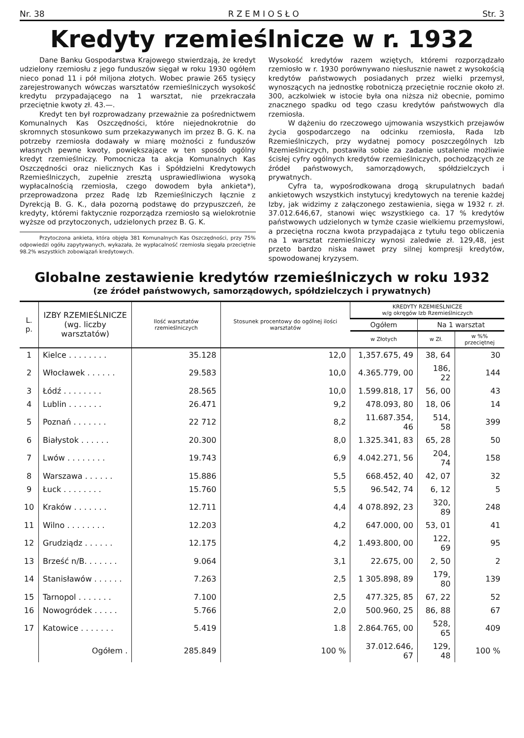Nr. 38 R Z E M I O S Ł O Str. 3
Kredyty rzemieślnicze w r. 1932
Dane Banku Gospodarstwa Krajowego stwierdzają, że kredyt udzielony rzemiosłu z jego funduszów sięgał w roku 1930 ogółem nieco ponad 11 i pół miljona złotych. Wobec prawie 265 tysięcy zarejestrowanych wówczas warsztatów rzemieślniczych wysokość kredytu przypadającego na 1 warsztat, nie przekraczała przeciętnie kwoty zł. 43.—.
Kredyt ten był rozprowadzany przeważnie za pośrednictwem Komunalnych Kas Oszczędności, które niejednokrotnie do skromnych stosunkowo sum przekazywanych im przez B. G. K. na potrzeby rzemiosła dodawały w miarę możności z funduszów własnych pewne kwoty, powiększające w ten sposób ogólny kredyt rzemieślniczy. Pomocnicza ta akcja Komunalnych Kas Oszczędności oraz nielicznych Kas i Spółdzielni Kredytowych Rzemieślniczych, zupełnie zresztą usprawiedliwiona wysoką wypłacalnością rzemiosła, czego dowodem była ankieta*), przeprowadzona przez Radę Izb Rzemieślniczych łącznie z Dyrekcją B. G. K., dała pozorną podstawę do przypuszczeń, że kredyty, któremi faktycznie rozporządza rzemiosło są wielokrotnie wyższe od przytoczonych, udzielonych przez B. G. K.
Przytoczona ankieta, która objęła 381 Komunalnych Kas Oszczędności, przy 75% odpowiedzi ogółu zapytywanych, wykazała, że wypłacalność rzemiosła sięgała przeciętnie 98.2% wszystkich zobowiązań kredytowych.
Wysokość kredytów razem wziętych, któremi rozporządzało rzemiosło w r. 1930 porównywano niesłusznie nawet z wysokością kredytów państwowych posiadanych przez wielki przemysł, wynoszących na jednostkę robotniczą przeciętnie rocznie około zł. 300, aczkolwiek w istocie była ona niższa niż obecnie, pomimo znacznego spadku od tego czasu kredytów państwowych dla rzemiosła.
W dążeniu do rzeczowego ujmowania wszystkich przejawów życia gospodarczego na odcinku rzemiosła, Rada Izb Rzemieślniczych, przy wydatnej pomocy poszczególnych Izb Rzemieślniczych, postawiła sobie za zadanie ustalenie możliwie ścisłej cyfry ogólnych kredytów rzemieślniczych, pochodzących ze źródeł państwowych, samorządowych, spółdzielczych i prywatnych.
Cyfra ta, wypośrodkowana drogą skrupulatnych badań ankietowych wszystkich instytucyj kredytowych na terenie każdej Izby, jak widzimy z załączonego zestawienia, sięga w 1932 r. zł. 37.012.646,67, stanowi więc wszystkiego ca. 17 % kredytów państwowych udzielonych w tymże czasie wielkiemu przemysłowi, a przeciętna roczna kwota przypadająca z tytułu tego obliczenia na 1 warsztat rzemieślniczy wynosi zaledwie zł. 129,48, jest przeto bardzo niska nawet przy silnej kompresji kredytów, spowodowanej kryzysem.
Globalne zestawienie kredytów rzemieślniczych w roku 1932
(ze źródeł państwowych, samorządowych, spółdzielczych i prywatnych)
| L. p. | IZBY RZEMIEŚLNICZE (wg. liczby warsztatów) | Ilość warsztatów rzemieślniczych | Stosunek procentowy do ogólnej ilości warsztatów | KREDYTY RZEMIEŚLNICZE w/g okręgów Izb Rzemieślniczych | | |
| --- | --- | --- | --- | --- | --- | --- |
| | | | | Ogółem | Na 1 warsztat | |
| | | | | w Złotych | w Zł. | w %% przeciętnej |
| 1 | Kielce . . . . . . . . | 35.128 | 12,0 | 1,357.675, 49 | 38, 64 | 30 |
| 2 | Włocławek . . . . . . | 29.583 | 10,0 | 4.365.779, 00 | 186, 22 | 144 |
| 3 | Łódź . . . . . . . . | 28.565 | 10,0 | 1.599.818, 17 | 56, 00 | 43 |
| 4 | Lublin . . . . . . . | 26.471 | 9,2 | 478.093, 80 | 18, 06 | 14 |
| 5 | Poznań . . . . . . . | 22 712 | 8,2 | 11.687.354, 46 | 514, 58 | 399 |
| 6 | Białystok . . . . . . | 20.300 | 8,0 | 1.325.341, 83 | 65, 28 | 50 |
| 7 | Lwów . . . . . . . . | 19.743 | 6,9 | 4.042.271, 56 | 204, 74 | 158 |
| 8 | Warszawa . . . . . . | 15.886 | 5,5 | 668.452, 40 | 42, 07 | 32 |
| 9 | Łuck . . . . . . . . | 15.760 | 5,5 | 96.542, 74 | 6, 12 | 5 |
| 10 | Kraków . . . . . . . | 12.711 | 4,4 | 4 078.892, 23 | 320, 89 | 248 |
| 11 | Wilno . . . . . . . . | 12.203 | 4,2 | 647.000, 00 | 53, 01 | 41 |
| 12 | Grudziądz . . . . . . | 12.175 | 4,2 | 1.493.800, 00 | 122, 69 | 95 |
| 13 | Brześć n/B. . . . . . . | 9.064 | 3,1 | 22.675, 00 | 2, 50 | 2 |
| 14 | Stanisławów . . . . . . | 7.263 | 2,5 | 1 305.898, 89 | 179, 80 | 139 |
| 15 | Tarnopol . . . . . . . | 7.100 | 2,5 | 477.325, 85 | 67, 22 | 52 |
| 16 | Nowogródek . . . . . | 5.766 | 2,0 | 500.960, 25 | 86, 88 | 67 |
| 17 | Katowice . . . . . . . | 5.419 | 1.8 | 2.864.765, 00 | 528, 65 | 409 |
| | Ogółem . | 285.849 | 100 % | 37.012.646, 67 | 129, 48 | 100 % |